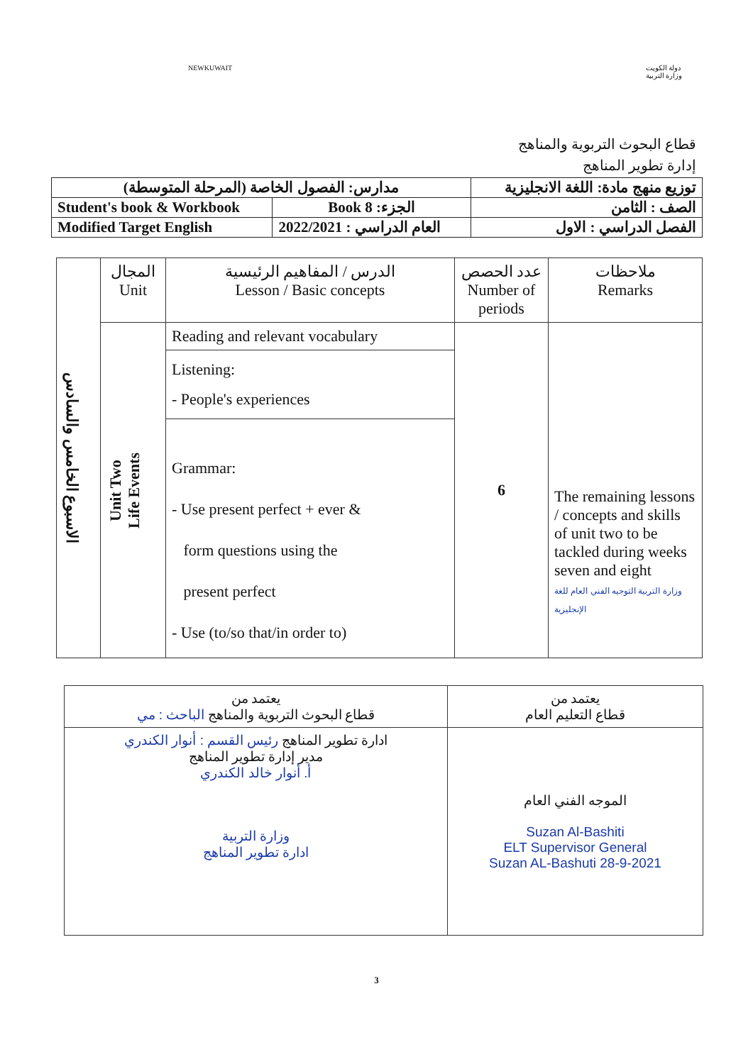NEWKUWAIT دولة الكويت
وزارة التربية
قطاع البحوث التربوية والمناهج
إدارة تطوير المناهج
| مدارس: الفصول الخاصة (المرحلة المتوسطة) | | توزيع منهج مادة: اللغة الانجليزية |
| Student's book & Workbook | Book 8 :الجزء | الصف : الثامن |
| Modified Target English | 2022/2021 : العام الدراسي | الفصل الدراسي : الاول |
| الاسبوع الخامس والسادس | المجال Unit | الدرس / المفاهيم الرئيسية Lesson / Basic concepts | عدد الحصص Number of periods | ملاحظات Remarks |
| | Unit Two Life Events | Reading and relevant vocabulary | 6 | The remaining lessons / concepts and skills of unit two to be tackled during weeks seven and eight وزارة التربية التوجيه الفني العام للغة الإنجليزية |
| | | Listening: - People's experiences | | |
| | | Grammar: - Use present perfect + ever & form questions using the present perfect - Use (to/so that/in order to) | | |
| يعتمد من قطاع التعليم العام | يعتمد من قطاع البحوث التربوية والمناهج الباحث : مي |
| الموجه الفني العام Suzan Al-Bashiti ELT Supervisor General Suzan AL-Bashuti 28-9-2021 | ادارة تطوير المناهج رئيس القسم : أنوار الكندري مدير إدارة تطوير المناهج أ. أنوار خالد الكندري وزارة التربية ادارة تطوير المناهج |
3